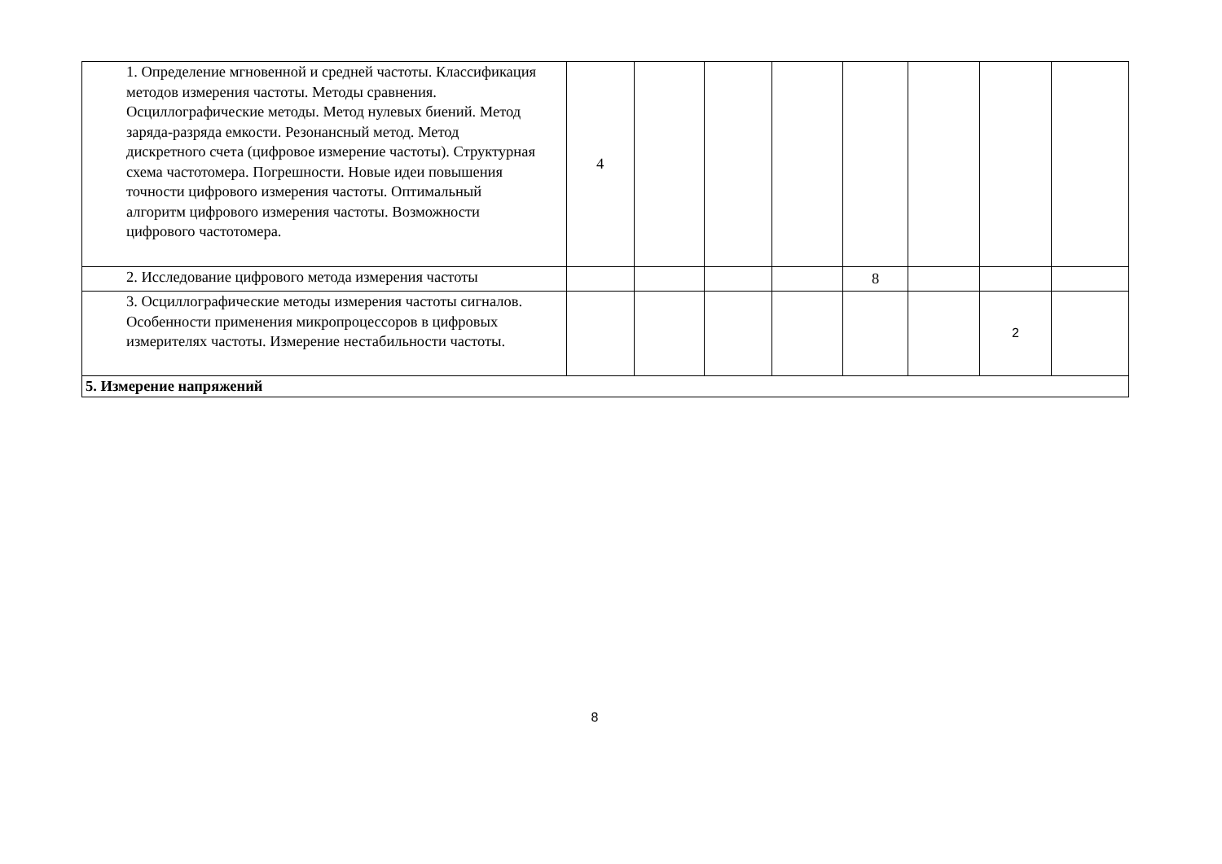| 1. Определение мгновенной и средней частоты. Классификация методов измерения частоты. Методы сравнения. Осциллографические методы. Метод нулевых биений. Метод заряда-разряда емкости. Резонансный метод. Метод дискретного счета (цифровое измерение частоты). Структурная схема частотомера. Погрешности. Новые идеи повышения точности цифрового измерения частоты. Оптимальный алгоритм цифрового измерения частоты. Возможности цифрового частотомера. | 4 | | | | | | | |
| 2. Исследование цифрового метода измерения частоты | | | | | 8 | | | |
| 3. Осциллографические методы измерения частоты сигналов. Особенности применения микропроцессоров в цифровых измерителях частоты. Измерение нестабильности частоты. | | | | | | | 2 | |
| 5. Измерение напряжений | | | | | | | | |
8